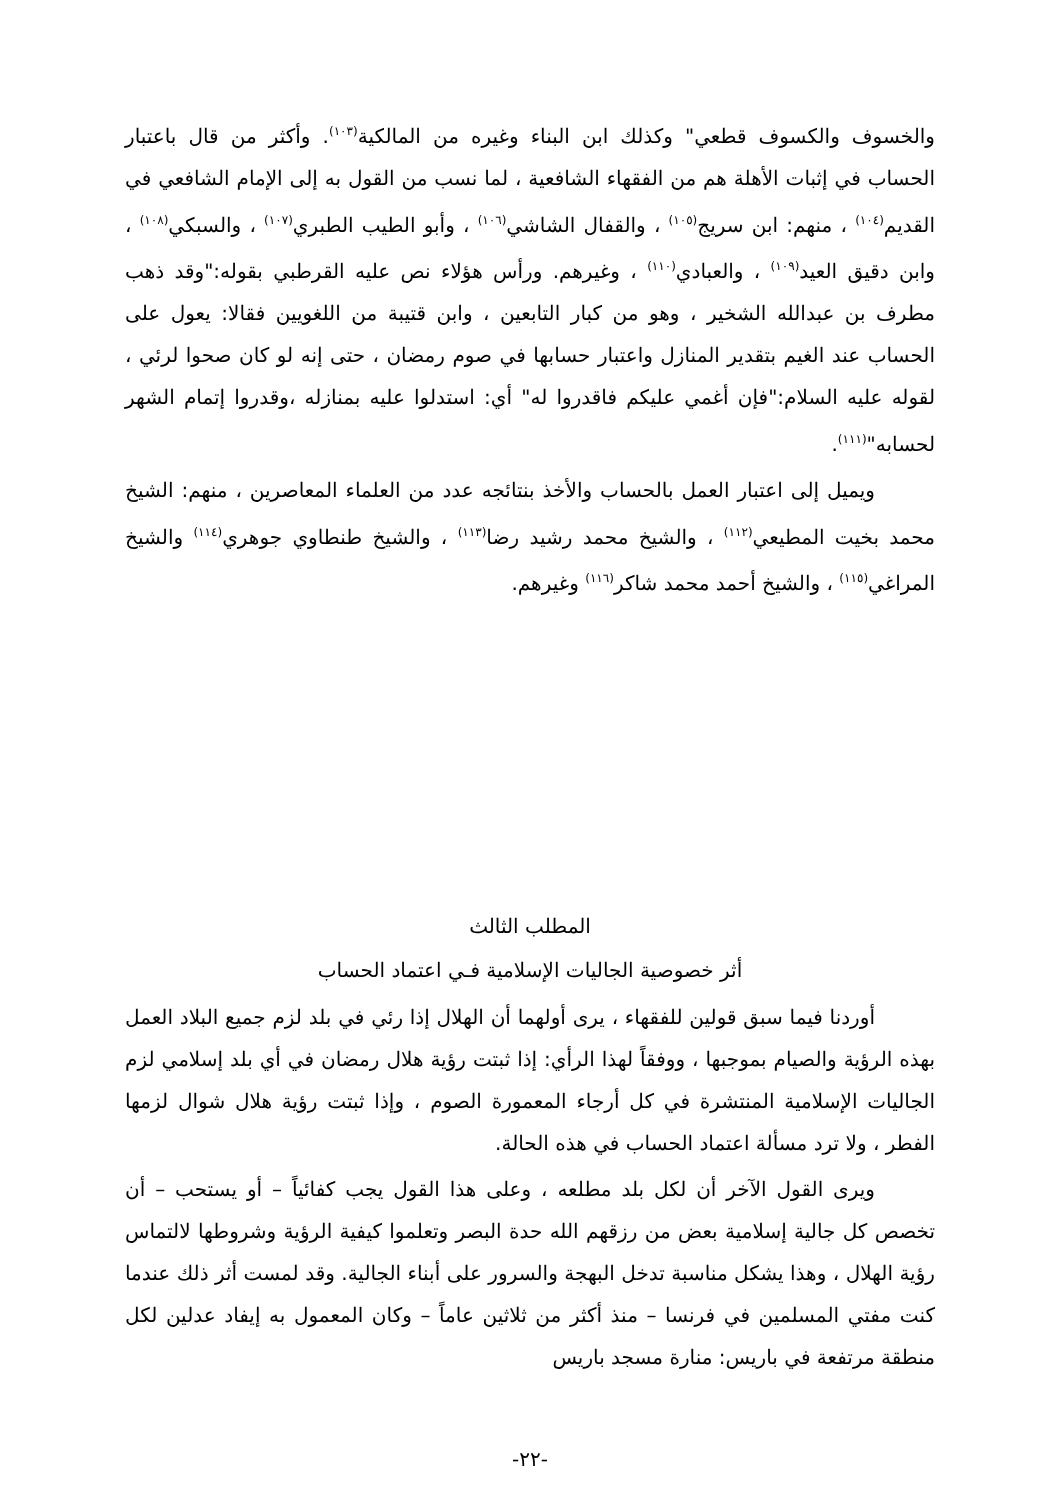والخسوف والكسوف قطعي" وكذلك ابن البناء وغيره من المالكية<sup>(١٠٣)</sup>. وأكثر من قال باعتبار الحساب في إثبات الأهلة هم من الفقهاء الشافعية ، لما نسب من القول به إلى الإمام الشافعي في القديم<sup>(١٠٤)</sup> ، منهم: ابن سريج<sup>(١٠٥)</sup> ، والقفال الشاشي<sup>(١٠٦)</sup> ، وأبو الطيب الطبري<sup>(١٠٧)</sup> ، والسبكي<sup>(١٠٨)</sup> ، وابن دقيق العيد<sup>(١٠٩)</sup> ، والعبادي<sup>(١١٠)</sup> ، وغيرهم. ورأس هؤلاء نص عليه القرطبي بقوله:"وقد ذهب مطرف بن عبدالله الشخير ، وهو من كبار التابعين ، وابن قتيبة من اللغويين فقالا: يعول على الحساب عند الغيم بتقدير المنازل واعتبار حسابها في صوم رمضان ، حتى إنه لو كان صحوا لرئي ، لقوله عليه السلام:"فإن أغمي عليكم فاقدروا له" أي: استدلوا عليه بمنازله ،وقدروا إتمام الشهر لحسابه"<sup>(١١١)</sup>.
ويميل إلى اعتبار العمل بالحساب والأخذ بنتائجه عدد من العلماء المعاصرين ، منهم: الشيخ محمد بخيت المطيعي<sup>(١١٢)</sup> ، والشيخ محمد رشيد رضا<sup>(١١٣)</sup> ، والشيخ طنطاوي جوهري<sup>(١١٤)</sup> والشيخ المراغي<sup>(١١٥)</sup> ، والشيخ أحمد محمد شاكر<sup>(١١٦)</sup> وغيرهم.
المطلب الثالث
أثر خصوصية الجاليات الإسلامية فـي اعتماد الحساب
أوردنا فيما سبق قولين للفقهاء ، يرى أولهما أن الهلال إذا رئي في بلد لزم جميع البلاد العمل بهذه الرؤية والصيام بموجبها ، ووفقاً لهذا الرأي: إذا ثبتت رؤية هلال رمضان في أي بلد إسلامي لزم الجاليات الإسلامية المنتشرة في كل أرجاء المعمورة الصوم ، وإذا ثبتت رؤية هلال شوال لزمها الفطر ، ولا ترد مسألة اعتماد الحساب في هذه الحالة.
ويرى القول الآخر أن لكل بلد مطلعه ، وعلى هذا القول يجب كفائياً – أو يستحب – أن تخصص كل جالية إسلامية بعض من رزقهم الله حدة البصر وتعلموا كيفية الرؤية وشروطها لالتماس رؤية الهلال ، وهذا يشكل مناسبة تدخل البهجة والسرور على أبناء الجالية. وقد لمست أثر ذلك عندما كنت مفتي المسلمين في فرنسا – منذ أكثر من ثلاثين عاماً – وكان المعمول به إيفاد عدلين لكل منطقة مرتفعة في باريس: منارة مسجد باريس
-٢٢-